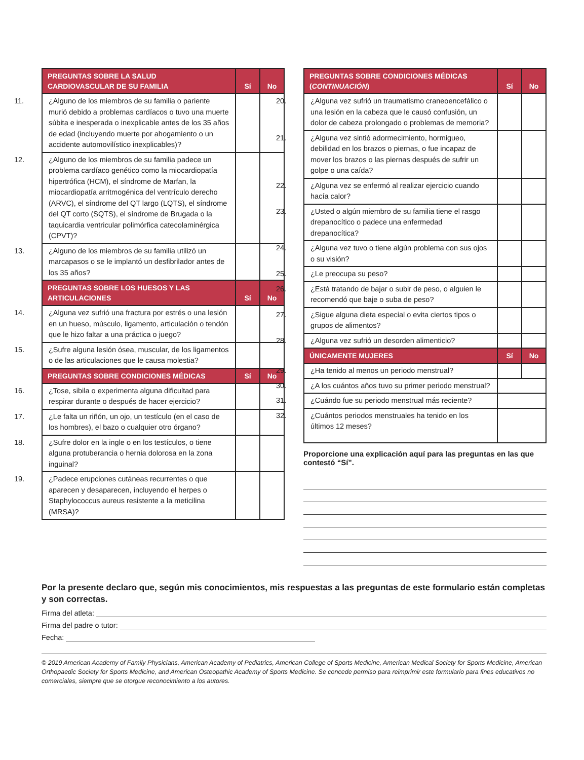| PREGUNTAS SOBRE LA SALUD CARDIOVASCULAR DE SU FAMILIA | Sí | No |
| --- | --- | --- |
| 11. ¿Alguno de los miembros de su familia o pariente murió debido a problemas cardíacos o tuvo una muerte súbita e inesperada o inexplicable antes de los 35 años de edad (incluyendo muerte por ahogamiento o un accidente automovilístico inexplicables)? | | |
| 12. ¿Alguno de los miembros de su familia padece un problema cardíaco genético como la miocardiopatía hipertrófica (HCM), el síndrome de Marfan, la miocardiopatía arritmogénica del ventrículo derecho (ARVC), el síndrome del QT largo (LQTS), el síndrome del QT corto (SQTS), el síndrome de Brugada o la taquicardia ventricular polimórfica catecolaminérgica (CPVT)? | | |
| 13. ¿Alguno de los miembros de su familia utilizó un marcapasos o se le implantó un desfibrilador antes de los 35 años? | | |
| PREGUNTAS SOBRE LOS HUESOS Y LAS ARTICULACIONES | Sí | No |
| 14. ¿Alguna vez sufrió una fractura por estrés o una lesión en un hueso, músculo, ligamento, articulación o tendón que le hizo faltar a una práctica o juego? | | |
| 15. ¿Sufre alguna lesión ósea, muscular, de los ligamentos o de las articulaciones que le causa molestia? | | |
| PREGUNTAS SOBRE CONDICIONES MÉDICAS | Sí | No |
| 16. ¿Tose, sibila o experimenta alguna dificultad para respirar durante o después de hacer ejercicio? | | |
| 17. ¿Le falta un riñón, un ojo, un testículo (en el caso de los hombres), el bazo o cualquier otro órgano? | | |
| 18. ¿Sufre dolor en la ingle o en los testículos, o tiene alguna protuberancia o hernia dolorosa en la zona inguinal? | | |
| 19. ¿Padece erupciones cutáneas recurrentes o que aparecen y desaparecen, incluyendo el herpes o Staphylococcus aureus resistente a la meticilina (MRSA)? | | |
| PREGUNTAS SOBRE CONDICIONES MÉDICAS ( CONTINUACIÓN ) | Sí | No |
| --- | --- | --- |
| 20. ¿Alguna vez sufrió un traumatismo craneoencefálico o una lesión en la cabeza que le causó confusión, un dolor de cabeza prolongado o problemas de memoria? | | |
| 21. ¿Alguna vez sintió adormecimiento, hormigueo, debilidad en los brazos o piernas, o fue incapaz de mover los brazos o las piernas después de sufrir un golpe o una caída? | | |
| 22. ¿Alguna vez se enfermó al realizar ejercicio cuando hacía calor? | | |
| 23. ¿Usted o algún miembro de su familia tiene el rasgo drepanocítico o padece una enfermedad drepanocítica? | | |
| 24. ¿Alguna vez tuvo o tiene algún problema con sus ojos o su visión? | | |
| 25. ¿Le preocupa su peso? | | |
| 26. ¿Está tratando de bajar o subir de peso, o alguien le recomendó que baje o suba de peso? | | |
| 27. ¿Sigue alguna dieta especial o evita ciertos tipos o grupos de alimentos? | | |
| 28. ¿Alguna vez sufrió un desorden alimenticio? | | |
| ÚNICAMENTE MUJERES | Sí | No |
| 29. ¿Ha tenido al menos un periodo menstrual? | | |
| 30. ¿A los cuántos años tuvo su primer periodo menstrual? | | |
| 31. ¿Cuándo fue su periodo menstrual más reciente? | | |
| 32. ¿Cuántos periodos menstruales ha tenido en los últimos 12 meses? | | |
Proporcione una explicación aquí para las preguntas en las que contestó “Sí”.
Por la presente declaro que, según mis conocimientos, mis respuestas a las preguntas de este formulario están completas y son correctas.
Firma del atleta:
Firma del padre o tutor:
Fecha:
© 2019 American Academy of Family Physicians, American Academy of Pediatrics, American College of Sports Medicine, American Medical Society for Sports Medicine, American Orthopaedic Society for Sports Medicine, and American Osteopathic Academy of Sports Medicine. Se concede permiso para reimprimir este formulario para fines educativos no comerciales, siempre que se otorgue reconocimiento a los autores.